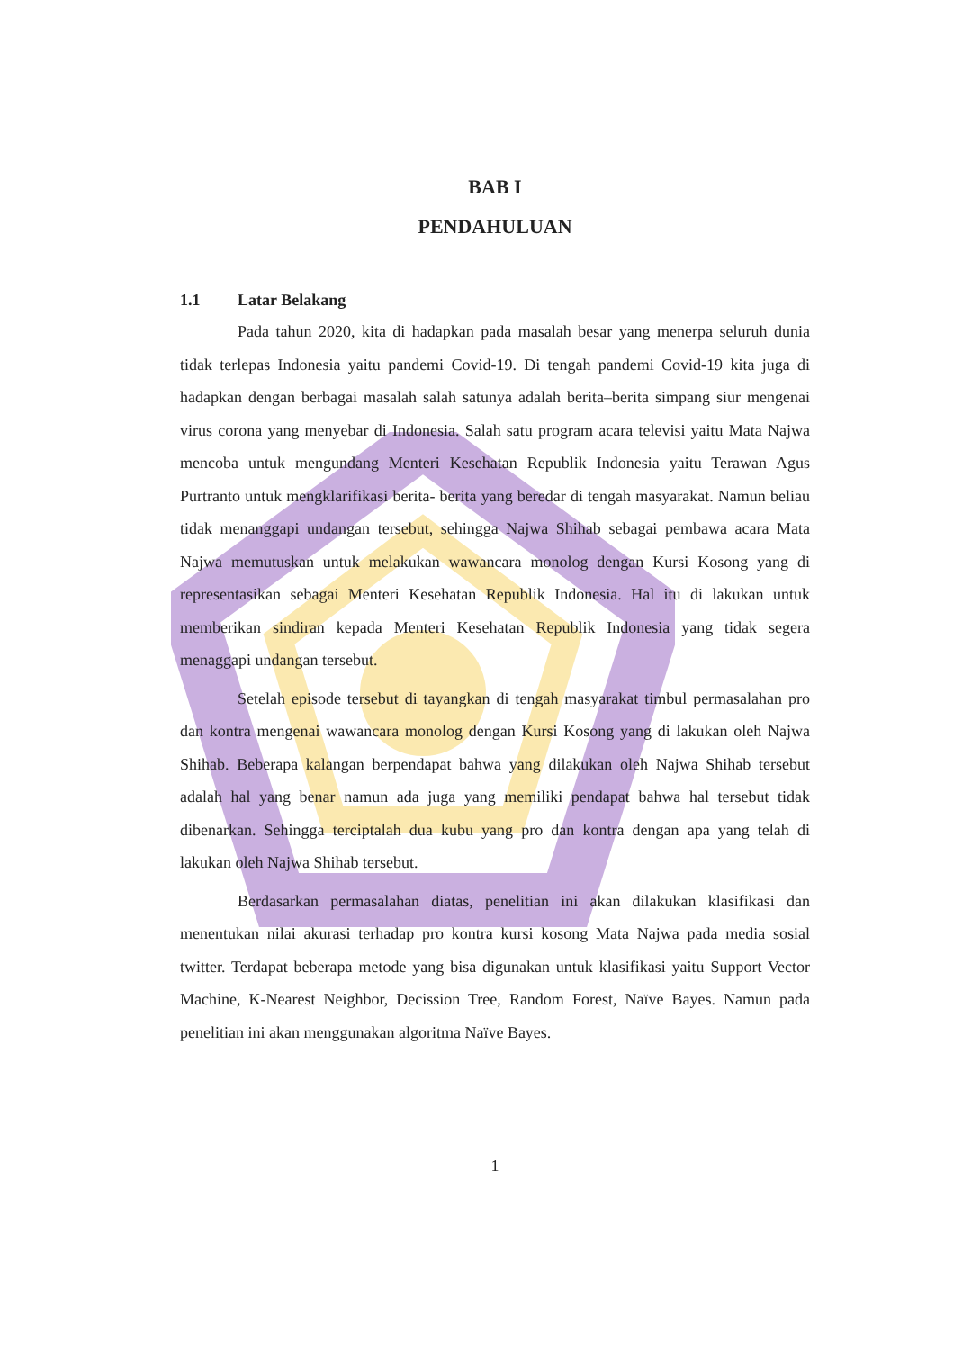BAB I
PENDAHULUAN
1.1 Latar Belakang
Pada tahun 2020, kita di hadapkan pada masalah besar yang menerpa seluruh dunia tidak terlepas Indonesia yaitu pandemi Covid-19. Di tengah pandemi Covid-19 kita juga di hadapkan dengan berbagai masalah salah satunya adalah berita–berita simpang siur mengenai virus corona yang menyebar di Indonesia. Salah satu program acara televisi yaitu Mata Najwa mencoba untuk mengundang Menteri Kesehatan Republik Indonesia yaitu Terawan Agus Purtranto untuk mengklarifikasi berita- berita yang beredar di tengah masyarakat. Namun beliau tidak menanggapi undangan tersebut, sehingga Najwa Shihab sebagai pembawa acara Mata Najwa memutuskan untuk melakukan wawancara monolog dengan Kursi Kosong yang di representasikan sebagai Menteri Kesehatan Republik Indonesia. Hal itu di lakukan untuk memberikan sindiran kepada Menteri Kesehatan Republik Indonesia yang tidak segera menaggapi undangan tersebut.
Setelah episode tersebut di tayangkan di tengah masyarakat timbul permasalahan pro dan kontra mengenai wawancara monolog dengan Kursi Kosong yang di lakukan oleh Najwa Shihab. Beberapa kalangan berpendapat bahwa yang dilakukan oleh Najwa Shihab tersebut adalah hal yang benar namun ada juga yang memiliki pendapat bahwa hal tersebut tidak dibenarkan. Sehingga terciptalah dua kubu yang pro dan kontra dengan apa yang telah di lakukan oleh Najwa Shihab tersebut.
Berdasarkan permasalahan diatas, penelitian ini akan dilakukan klasifikasi dan menentukan nilai akurasi terhadap pro kontra kursi kosong Mata Najwa pada media sosial twitter. Terdapat beberapa metode yang bisa digunakan untuk klasifikasi yaitu Support Vector Machine, K-Nearest Neighbor, Decission Tree, Random Forest, Naïve Bayes. Namun pada penelitian ini akan menggunakan algoritma Naïve Bayes.
1